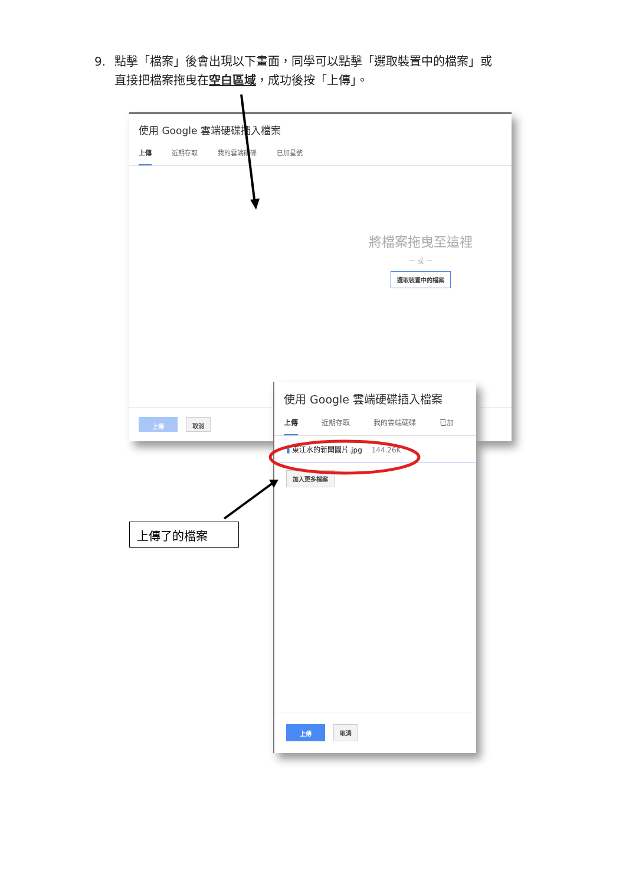9. 點擊「檔案」後會出現以下畫面，同學可以點擊「選取裝置中的檔案」或
直接把檔案拖曳在空白區域，成功後按「上傳」。
使用 Google 雲端硬碟插入檔案
上傳 近期存取 我的雲端硬碟 已加星號
將檔案拖曳至這裡
－ 或 －
選取裝置中的檔案
上傳 取消
使用 Google 雲端硬碟插入檔案
上傳 近期存取 我的雲端硬碟 已加
▮ 東江水的新聞圖片.jpg 144.26K
加入更多檔案
上傳 取消
上傳了的檔案